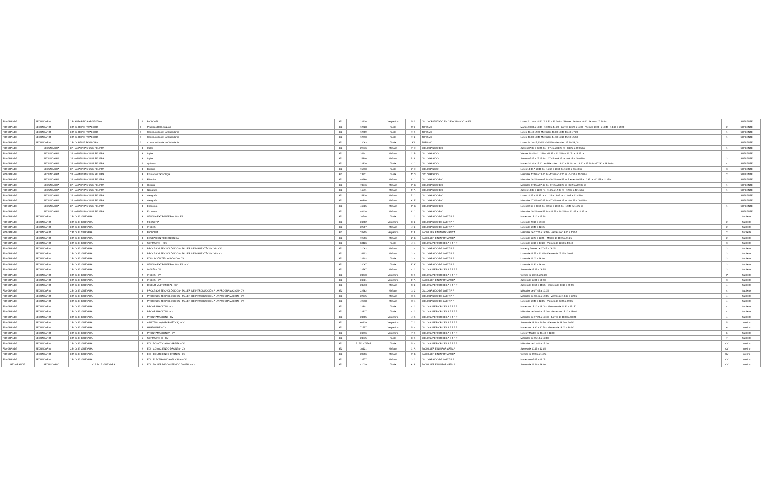| RIO GRANDE | SECUNDARIO | C.P. ANTÁRTIDA ARGENTINA | 4 | BIOLOGÍA | 852 | 22126 | Vespertino | 5º 2 | CICLO ORIENTADO EN CIENCIAS SOCIALES | Lunes: 21:10 a 21:50 / 21:50 a 22:30 hs. / Martes: 16:00 a 16:40 / 16:40 a 17:20 hs. | 1 | SUPLENTE |
| RIO GRANDE | SECUNDARIO | C.P. Dr. RENE FAVALORO | 5 | Prácticas Del Lenguaje | 852 | 12028 | Tarde | 5º 2 | TURISMO | Martes 13:00 a 13:40 - 13:40 a 14:20 - Jueves 17:20 a 18:00 - Viernes 13:00 a 13:40 - 13:40 a 14:20 | 2 | SUPLENTE |
| RIO GRANDE | SECUNDARIO | C.P. Dr. RENE FAVALORO | 3 | Construcción de la Ciudadanía | 852 | 12009 | Tarde | 1° 1 | TURISMO | Lunes: 16:40-17:20-Miercoles 16:00-16:40-16:40-17:20 | 1 | SUPLENTE |
| RIO GRANDE | SECUNDARIO | C.P. Dr. RENE FAVALORO | 3 | Construcción de la Ciudadanía | 852 | 12010 | Tarde | 1° 2 | TURISMO | Lunes: 16:00-16:40-Miercoles 14:30-15:10-15:10-15:50 | 1 | SUPLENTE |
| RIO GRANDE | SECUNDARIO | C.P. Dr. RENE FAVALORO | 3 | Construcción de la Ciudadanía | 852 | 12063 | Tarde | 3°1 | TURISMO | Lunes: 14:30-15;10-15:10-15:50-Miercoles: 17:20-18,00 | 1 | SUPLENTE |
| RIO GRANDE | SECUNDARIA | CP HASPEN Prof LUIS FELIPPA | 3 | Ingles | 852 | 29976 | Mañana | 4° D | CICLO BASICO B.O | Jueves 07:05 a 07:45 hs - 07:45 a 08:25 hs - 08:25 a 09:05 hs | 1 | SUPLENTE |
| RIO GRANDE | SECUNDARIA | CP HASPEN Prof LUIS FELIPPA | 3 | Ingles | 852 | 34641 | Mañana | 3° B | CICLO BASICO | Viernes 10:45 a 11:25 hs -11:25 a 12:05 hs - 12:05 a 12:45 hs | 1 | SUPLENTE |
| RIO GRANDE | SECUNDARIA | CP HASPEN Prof LUIS FELIPPA | 3 | Ingles | 852 | 15800 | Mañana | 5° A | CICLO BASICO | Jueves 07:05 a 07:45 hs - 07:45 a 08:25 hs - 08:25 a 09:05 hs | 3 | SUPLENTE |
| RIO GRANDE | SECUNDARIA | CP HASPEN Prof LUIS FELIPPA | 4 | Quimica | 852 | 22830 | Tarde | 4° C | CICLO BASICO | Martes 14:30 a 15:10 hs- Miercoles -16:00 a 16:40 hs -16:40 a 17:20 hs -17:30 a 18:10 hs | 4 | SUPLENTE |
| RIO GRANDE | SECUNDARIA | CP HASPEN Prof LUIS FELIPPA | 3 | Biologia | 852 | 15030 | Tarde | 2° D | CICLO BASICO | Lunes 14:30 A 15:10 hs -15:10 a 15:50 hs-16:00 a 16:40 hs | 3 | SUPLENTE |
| RIO GRANDE | SECUNDARIA | CP HASPEN Prof LUIS FELIPPA | 3 | Educacion Tecnologia | 852 | 13721 | Tarde | 1° G | CICLO BASICO | Miercoles 13:00 a 13:40 hs -13:40 a 14:20 hs - 14:30 a 15:10 hs | 2 | SUPLENTE |
| RIO GRANDE | SECUNDARIA | CP HASPEN Prof LUIS FELIPPA | 4 | Filosofia | 852 | 46396 | Mañana | 6° C | CICLO BASICO B.O | Miercoles 08:25 a 09:05 hs -09:15 a 09:55 hs Jueves 09:55 a 10:35 hs -10:45 a 11:25hs | 2 | SUPLENTE |
| RIO GRANDE | SECUNDARIA | CP HASPEN Prof LUIS FELIPPA | 3 | Historia | 852 | 73246 | Mañana | 5° G | CICLO BASICO B.O | Miercoles 07:05 a 07:45 hs -07:45 a 08:25 hs -08:25 a 09:05 hs | 1 | SUPLENTE |
| RIO GRANDE | SECUNDARIA | CP HASPEN Prof LUIS FELIPPA | 3 | Geografia | 852 | 15811 | Mañana | 5° A | CICLO BASICO B.O | Jueves 10:45 a 11:25 hs -11:25 a 12:05 hs - 12:05 a 12:45 hs | 1 | SUPLENTE |
| RIO GRANDE | SECUNDARIA | CP HASPEN Prof LUIS FELIPPA | 3 | Geografia | 852 | 15830 | Mañana | 5° C | CICLO BASICO B.O | Lunes 10:45 a 11:25 hs -11:25 a 12:05 hs - 12:05 a 12:45 hs | 1 | SUPLENTE |
| RIO GRANDE | SECUNDARIA | CP HASPEN Prof LUIS FELIPPA | 3 | Geografia | 852 | 60800 | Mañana | 6° E | CICLO BASICO B.O | Miercoles 07:05 a 07:45 hs -07:45 a 08:25 hs - 08:25 a 09:05 hs | 1 | SUPLENTE |
| RIO GRANDE | SECUNDARIA | CP HASPEN Prof LUIS FELIPPA | 3 | Economia | 852 | 46385 | Mañana | 6° G | CICLO BASICO B.O | Lunes 09:15 a 09:55 hs -09:55 a 10:35 hs - 10:45 a 11:25 hs | 1 | SUPLENTE |
| RIO GRANDE | SECUNDARIA | CP HASPEN Prof LUIS FELIPPA | 3 | Economia | 852 | 46410 | Mañana | 6° C | CICLO BASICO B.O | Miercoles 09:15 a 09:55 hs - 09:55 a 10:35 hs - 10:45 a 11:25 hs | 1 | SUPLENTE |
| RÍO GRANDE | SECUNDARIO | C.P. Dr. E. GUEVARA | 3 | LENGUA EXTRANJERA - INGLÉS | 852 | 20546 | Tarde | 1° 1 | CICLO BÁSICO DE LA E T P P | Martes de 15:10 a 17:20 | 1 | Suplente |
| RÍO GRANDE | SECUNDARIO | C.P. Dr. E. GUEVARA | 2 | FILOSOFÍA | 852 | 24002 | Vespertino | 6° 2 | CICLO BÁSICO DE LA E T P P | Lunes de 20:10 a 21:40 | 2 | Suplente |
| RÍO GRANDE | SECUNDARIO | C.P. Dr. E. GUEVARA | 3 | INGLÉS | 852 | 22807 | Mañana | 4° 2 | CICLO BÁSICO DE LA E T P P | Lunes de 10:45 a 12:45 | 2 | Suplente |
| RÍO GRANDE | SECUNDARIO | C.P. Dr. E. GUEVARA | 4 | BIOLOGÍA | 852 | 24855 | Vespertino | 5° A | BACHILLER EN INFORMÁTICA | Miércoles de 17:20 a 18:00 - Viernes de 18:40 a 20:50 | 2 | Suplente |
| RÍO GRANDE | SECUNDARIO | C.P. Dr. E. GUEVARA | 3 | EDUCACIÓN TECNOLÓGICA | 852 | 19896 | Mañana | 2° B | BACHILLER EN INFORMÁTICA | Lunes de 11:25 a 12:45 - Martes de 10:45 a 11:25 | 2 | Suplente |
| RÍO GRANDE | SECUNDARIO | C.P. Dr. E. GUEVARA | 5 | SOFTWARE I - CV | 852 | 60126 | Tarde | 4° 4 | CICLO SUPERIOR DE LA E T P P | Lunes de 15:10 a 17:20 - Viernes de 12:20 a 13:40 | 3 | Suplente |
| RÍO GRANDE | SECUNDARIO | C.P. Dr. E. GUEVARA | 4 | PROCESOS TECNOLÓGICOS - TALLER DE DIBUJO TÉCNICO I - CV | 852 | 21062 | Mañana | 1° 4 | CICLO BÁSICO DE LA E T P P | Martes y Jueves de 07:45 a 09:05 | 3 | Suplente |
| RÍO GRANDE | SECUNDARIO | C.P. Dr. E. GUEVARA | 5 | PROCESOS TECNOLÓGICOS - TALLER DE DIBUJO TÉCNICO II - CV | 852 | 22113 | Mañana | 2° 4 | CICLO BÁSICO DE LA E T P P | Lunes de 09:55 a 12:05 - Viernes de 07:45 a 09:05 | 3 | Suplente |
| RÍO GRANDE | SECUNDARIO | C.P. Dr. E. GUEVARA | 3 | EDUCACIÓN TECNOLÓGICA - CV | 852 | 22102 | Tarde | 2° 4 | CICLO BÁSICO DE LA E T P P | Lunes de 16:00 a 18:00 | 3 | Suplente |
| RÍO GRANDE | SECUNDARIO | C.P. Dr. E. GUEVARA | 3 | LENGUA EXTRANJERA - INGLÉS - CV | 852 | 22067 | Tarde | 2° 3° | CICLO BÁSICO DE LA E T P P | Lunes de 14:30 a 16:40 | 3 | Suplente |
| RÍO GRANDE | SECUNDARIO | C.P. Dr. E. GUEVARA | 3 | INGLÉS - CV | 852 | 22787 | Mañana | 4° 1 | CICLO SUPERIOR DE LA E T P P | Jueves de 07:45 a 09:55 | 3 | Suplente |
| RÍO GRANDE | SECUNDARIO | C.P. Dr. E. GUEVARA | 2 | INGLÉS - CV | 852 | 23670 | Vespertino | 5° 1 | CICLO SUPERIOR DE LA E T P P | Viernes de 20:10 a 21:40 | 3° | Suplente |
| RÍO GRANDE | SECUNDARIO | C.P. Dr. E. GUEVARA | 3 | INGLÉS - CV | 852 | 24981 | Vespertino | 6° A | BACHILLER EN INFORMÁTICA | Jueves de 18:00 a 20:10 | 3 | Suplente |
| RÍO GRANDE | SECUNDARIO | C.P. Dr. E. GUEVARA | 3 | DISEÑO MULTIMEDIAL - CV | 852 | 23833 | Mañana | 5° 2 | CICLO SUPERIOR DE LA E T P P | Jueves de 09:55 a 11:25 - Viernes de 09:15 a 09:55 | 4 | Suplente |
| RÍO GRANDE | SECUNDARIO | C.P. Dr. E. GUEVARA | 4 | PROCESOS TECNOLÓGICOS - TALLER DE INTRODUCCIÓN A LA PROGRAMACIÓN - CV | 852 | 22282 | Mañana | 3° 2 | CICLO BÁSICO DE LA E T P P | Miércoles de 07:45 a 10:35 | 4 | Suplente |
| RÍO GRANDE | SECUNDARIO | C.P. Dr. E. GUEVARA | 4 | PROCESOS TECNOLÓGICOS - TALLER DE INTRODUCCIÓN A LA PROGRAMACIÓN - CV | 852 | 22775 | Mañana | 3° 3 | CICLO BÁSICO DE LA E T P P | Miércoles de 10:45 a 12:05 - Viernes de 10:45 a 12:05 | 4 | Suplente |
| RÍO GRANDE | SECUNDARIO | C.P. Dr. E. GUEVARA | 4 | PROCESOS TECNOLÓGICOS - TALLER DE INTRODUCCIÓN A LA PROGRAMACIÓN - CV | 852 | 49538 | Mañana | 3° 4 | CICLO BÁSICO DE LA E T P P | Lunes de 10:45 a 12:05 - Viernes de 07:45 a 09:05 | 4 | Suplente |
| RÍO GRANDE | SECUNDARIO | C.P. Dr. E. GUEVARA | 6 | PROGRAMACIÓN I - CV | 852 | 22801 | Tarde | 4° 1 | CICLO SUPERIOR DE LA E T P P | Martes de 15:10 a 18:00 - Miércoles de 14:30 a 15:50 | 4 | Suplente |
| RÍO GRANDE | SECUNDARIO | C.P. Dr. E. GUEVARA | 6 | PROGRAMACIÓN I - CV | 852 | 22817 | Tarde | 4° 2 | CICLO SUPERIOR DE LA E T P P | Miércoles de 16:00 a 17:20 - Viernes de 15:10 a 18:00 | 4 | Suplente |
| RÍO GRANDE | SECUNDARIO | C.P. Dr. E. GUEVARA | 6 | PROGRAMACIÓN I - CV | 852 | 23665 | Vespertino | 4° 3 | CICLO SUPERIOR DE LA E T P P | Miércoles de 17:20 a 18:40 - Jueves de 16:00 a 18:40 | 4 | Suplente |
| RÍO GRANDE | SECUNDARIO | C.P. Dr. E. GUEVARA | 5 | ASISTENCIA (INFORMÁTICA) - CV | 852 | 60139 | Vespertino | 7° 2 | CICLO SUPERIOR DE LA E T P P | Jueves de 18:40 a 20:50 - Viernes de 19:30 a 20:50 | 5 | Interino |
| RÍO GRANDE | SECUNDARIO | C.P. Dr. E. GUEVARA | 5 | HARDWARE - CV | 852 | 71757 | Vespertino | 5° 4 | CICLO SUPERIOR DE LA E T P P | Martes de 19:30 a 20:50 - Viernes de 18:00 a 20:10 | 6 | Interino |
| RÍO GRANDE | SECUNDARIO | C.P. Dr. E. GUEVARA | 4 | PROGRAMACIÓN IV - CV | 852 | 24016 | Vespertino | 7° 1 | CICLO SUPERIOR DE LA E T P P | Lunes y Martes de 16:40 a 18:00 | 6 | Suplente |
| RÍO GRANDE | SECUNDARIO | C.P. Dr. E. GUEVARA | 5 | SOFTWARE III - CV | 852 | 23975 | Tarde | 6° 1 | CICLO SUPERIOR DE LA E T P P | Miércoles de 15:10 a 18:00 | 7 | Suplente |
| RÍO GRANDE | SECUNDARIO | C.P. Dr. E. GUEVARA | 2 | EDI - DOMÓTICA HOGAREÑA - CV | 852 | 71763 - 71765 | Tarde | 5° 4 | CICLO SUPERIOR DE LA E T P P | Miércoles de 13:40 a 15:10 | CV | Interino |
| RÍO GRANDE | SECUNDARIO | C.P. Dr. E. GUEVARA | 2 | EDI - CONOCIENDO DRONES - CV | 852 | 30121 | Mañana | 3° A | BACHILLER EN INFORMÁTICA | Jueves de 10:45 a 12:05 | CV | Interino |
| RÍO GRANDE | SECUNDARIO | C.P. Dr. E. GUEVARA | 2 | EDI - CONOCIENDO DRONES - CV | 852 | 20256 | Mañana | 3° B | BACHILLER EN INFORMÁTICA | Viernes de 09:55 a 11:25 | CV | Interino |
| RÍO GRANDE | SECUNDARIO | C.P. Dr. E. GUEVARA | 2 | EDI - ELECTRÓNICA APLICADA - CV | 852 | 22777 | Mañana | 3° 3 | CICLO BÁSICO DE LA E T P P | Martes de 07:45 a 09:05 | CV | Interino |
| RÍO GRANDE | SECUNDARIO | C.P. Dr. E. GUEVARA | 2 | EDI - TALLER DE CONTENIDO DIGITAL - CV | 852 | 41019 | Tarde | 6° A | BACHILLER EN INFORMÁTICA | Jueves de 16:40 a 18:00 | CV | Interino |